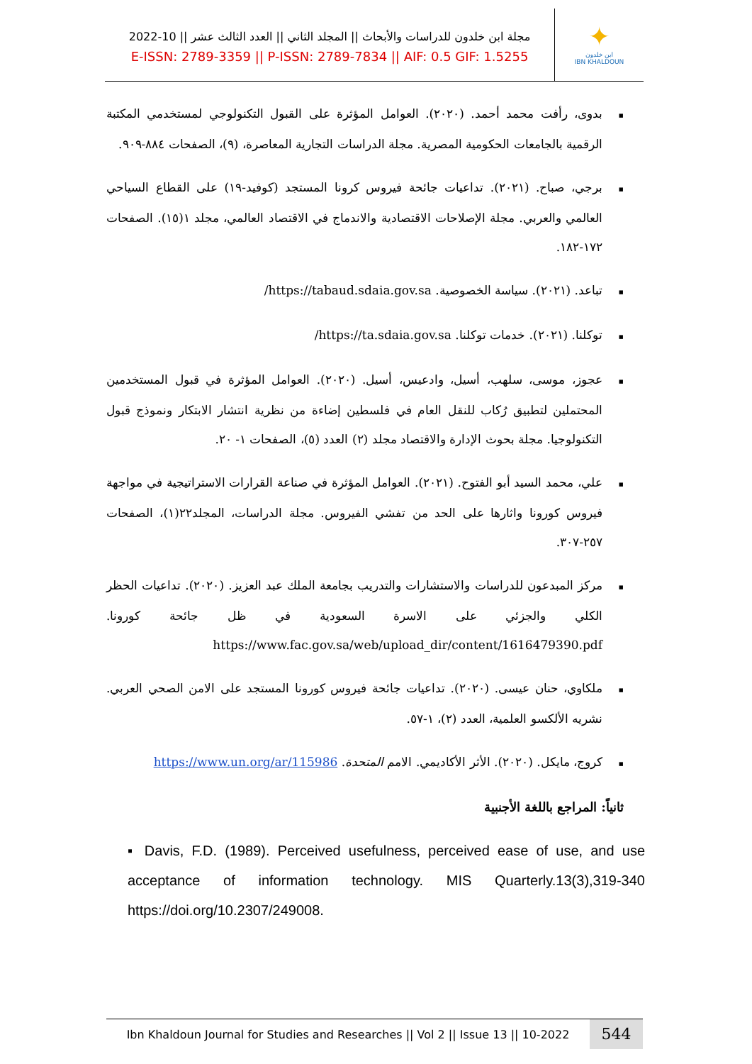مجلة ابن خلدون للدراسات والأبحاث || المجلد الثاني || العدد الثالث عشر || 10-2022
E-ISSN: 2789-3359 || P-ISSN: 2789-7834 || AIF: 0.5 GIF: 1.5255
✦
ابن خلدون
IBN KHALDOUN
▪بدوى، رأفت محمد أحمد. (٢٠٢٠). العوامل المؤثرة على القبول التكنولوجي لمستخدمي المكتبة الرقمية بالجامعات الحكومية المصرية. مجلة الدراسات التجارية المعاصرة، (٩)، الصفحات ٨٨٤-٩٠٩.
▪برجي، صباح. (٢٠٢١). تداعيات جائحة فيروس كرونا المستجد (كوفيد-١٩) على القطاع السياحي العالمي والعربي. مجلة الإصلاحات الاقتصادية والاندماج في الاقتصاد العالمي، مجلد ١(١٥). الصفحات ١٧٢-١٨٢.
▪تباعد. (٢٠٢١). سياسة الخصوصية. https://tabaud.sdaia.gov.sa/
▪توكلنا. (٢٠٢١). خدمات توكلنا. https://ta.sdaia.gov.sa/
▪عجوز، موسى، سلهب، أسيل، وادعيس، أسيل. (٢٠٢٠). العوامل المؤثرة في قبول المستخدمين المحتملين لتطبيق رُكاب للنقل العام في فلسطين إضاءة من نظرية انتشار الابتكار ونموذج قبول التكنولوجيا. مجلة بحوث الإدارة والاقتصاد مجلد (٢) العدد (٥)، الصفحات ١- ٢٠.
▪علي، محمد السيد أبو الفتوح. (٢٠٢١). العوامل المؤثرة في صناعة القرارات الاستراتيجية في مواجهة فيروس كورونا واثارها على الحد من تفشي الفيروس. مجلة الدراسات، المجلد٢٢(١)، الصفحات ٢٥٧-٣٠٧.
▪مركز المبدعون للدراسات والاستشارات والتدريب بجامعة الملك عبد العزيز. (٢٠٢٠). تداعيات الحظر الكلي والجزئي على الاسرة السعودية في ظل جائحة كورونا. https://www.fac.gov.sa/web/upload_dir/content/1616479390.pdf
▪ملكاوي، حنان عيسى. (٢٠٢٠). تداعيات جائحة فيروس كورونا المستجد على الامن الصحي العربي. نشريه الألكسو العلمية، العدد (٢)، ١-٥٧.
▪كروج، مايكل. (٢٠٢٠). الأثر الأكاديمي. الامم المتحدة. https://www.un.org/ar/115986
ثانياً: المراجع باللغة الأجنبية
▪ Davis, F.D. (1989). Perceived usefulness, perceived ease of use, and use acceptance of information technology. MIS Quarterly.13(3),319-340 https://doi.org/10.2307/249008.
Ibn Khaldoun Journal for Studies and Researches || Vol 2 || Issue 13 || 10-2022
544